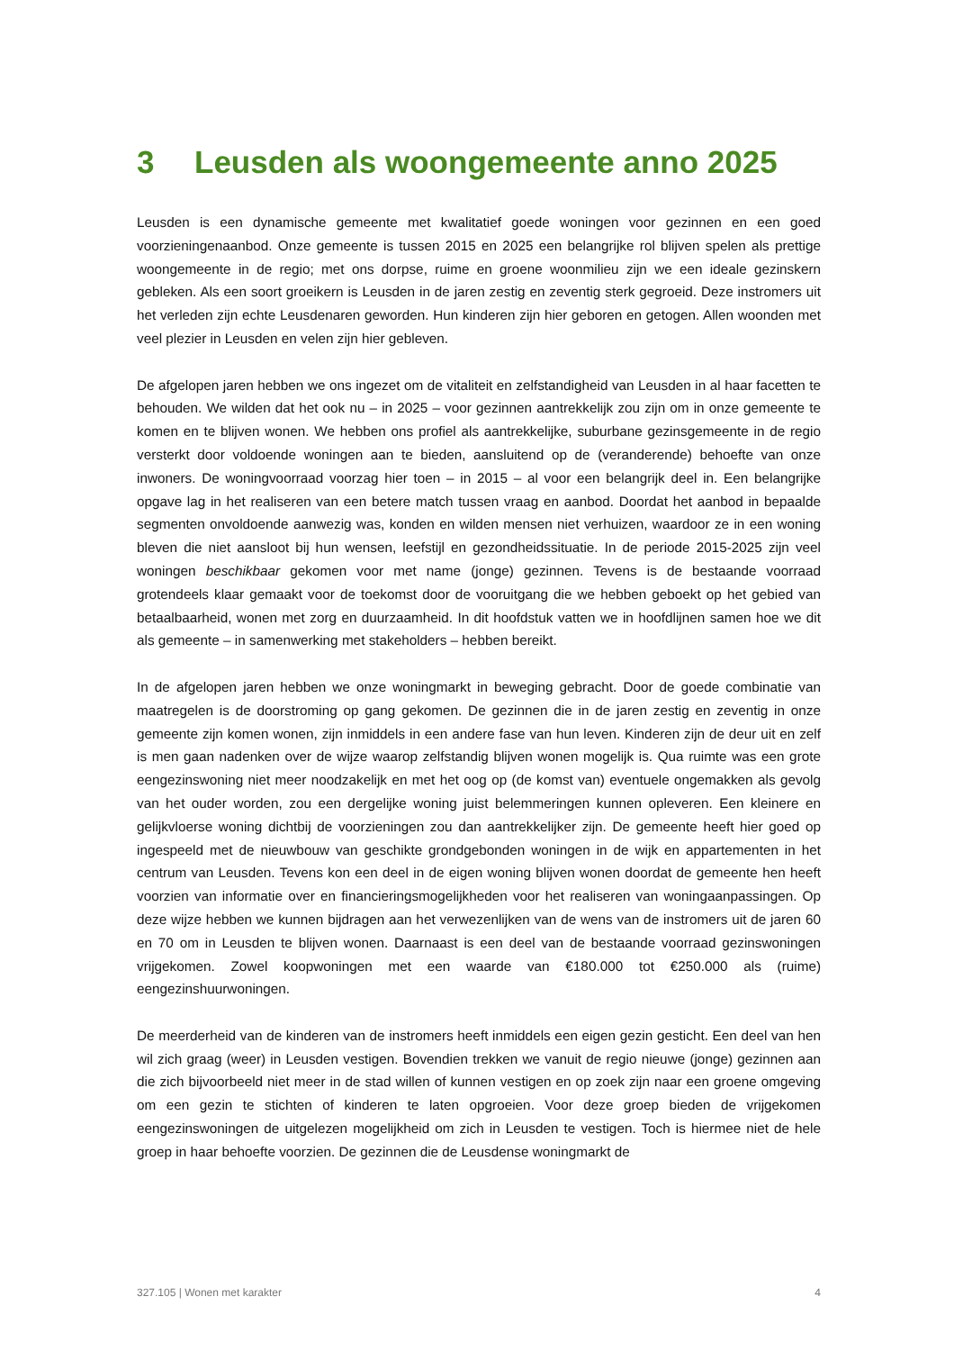3 Leusden als woongemeente anno 2025
Leusden is een dynamische gemeente met kwalitatief goede woningen voor gezinnen en een goed voorzieningenaanbod. Onze gemeente is tussen 2015 en 2025 een belangrijke rol blijven spelen als prettige woongemeente in de regio; met ons dorpse, ruime en groene woonmilieu zijn we een ideale gezinskern gebleken. Als een soort groeikern is Leusden in de jaren zestig en zeventig sterk gegroeid. Deze instromers uit het verleden zijn echte Leusdenaren geworden. Hun kinderen zijn hier geboren en getogen. Allen woonden met veel plezier in Leusden en velen zijn hier gebleven.
De afgelopen jaren hebben we ons ingezet om de vitaliteit en zelfstandigheid van Leusden in al haar facetten te behouden. We wilden dat het ook nu – in 2025 – voor gezinnen aantrekkelijk zou zijn om in onze gemeente te komen en te blijven wonen. We hebben ons profiel als aantrekkelijke, suburbane gezinsgemeente in de regio versterkt door voldoende woningen aan te bieden, aansluitend op de (veranderende) behoefte van onze inwoners. De woningvoorraad voorzag hier toen – in 2015 – al voor een belangrijk deel in. Een belangrijke opgave lag in het realiseren van een betere match tussen vraag en aanbod. Doordat het aanbod in bepaalde segmenten onvoldoende aanwezig was, konden en wilden mensen niet verhuizen, waardoor ze in een woning bleven die niet aansloot bij hun wensen, leefstijl en gezondheidssituatie. In de periode 2015-2025 zijn veel woningen beschikbaar gekomen voor met name (jonge) gezinnen. Tevens is de bestaande voorraad grotendeels klaar gemaakt voor de toekomst door de vooruitgang die we hebben geboekt op het gebied van betaalbaarheid, wonen met zorg en duurzaamheid. In dit hoofdstuk vatten we in hoofdlijnen samen hoe we dit als gemeente – in samenwerking met stakeholders – hebben bereikt.
In de afgelopen jaren hebben we onze woningmarkt in beweging gebracht. Door de goede combinatie van maatregelen is de doorstroming op gang gekomen. De gezinnen die in de jaren zestig en zeventig in onze gemeente zijn komen wonen, zijn inmiddels in een andere fase van hun leven. Kinderen zijn de deur uit en zelf is men gaan nadenken over de wijze waarop zelfstandig blijven wonen mogelijk is. Qua ruimte was een grote eengezinswoning niet meer noodzakelijk en met het oog op (de komst van) eventuele ongemakken als gevolg van het ouder worden, zou een dergelijke woning juist belemmeringen kunnen opleveren. Een kleinere en gelijkvloerse woning dichtbij de voorzieningen zou dan aantrekkelijker zijn. De gemeente heeft hier goed op ingespeeld met de nieuwbouw van geschikte grondgebonden woningen in de wijk en appartementen in het centrum van Leusden. Tevens kon een deel in de eigen woning blijven wonen doordat de gemeente hen heeft voorzien van informatie over en financieringsmogelijkheden voor het realiseren van woningaanpassingen. Op deze wijze hebben we kunnen bijdragen aan het verwezenlijken van de wens van de instromers uit de jaren 60 en 70 om in Leusden te blijven wonen. Daarnaast is een deel van de bestaande voorraad gezinswoningen vrijgekomen. Zowel koopwoningen met een waarde van €180.000 tot €250.000 als (ruime) eengezinshuurwoningen.
De meerderheid van de kinderen van de instromers heeft inmiddels een eigen gezin gesticht. Een deel van hen wil zich graag (weer) in Leusden vestigen. Bovendien trekken we vanuit de regio nieuwe (jonge) gezinnen aan die zich bijvoorbeeld niet meer in de stad willen of kunnen vestigen en op zoek zijn naar een groene omgeving om een gezin te stichten of kinderen te laten opgroeien. Voor deze groep bieden de vrijgekomen eengezinswoningen de uitgelezen mogelijkheid om zich in Leusden te vestigen. Toch is hiermee niet de hele groep in haar behoefte voorzien. De gezinnen die de Leusdense woningmarkt de
327.105 | Wonen met karakter 4